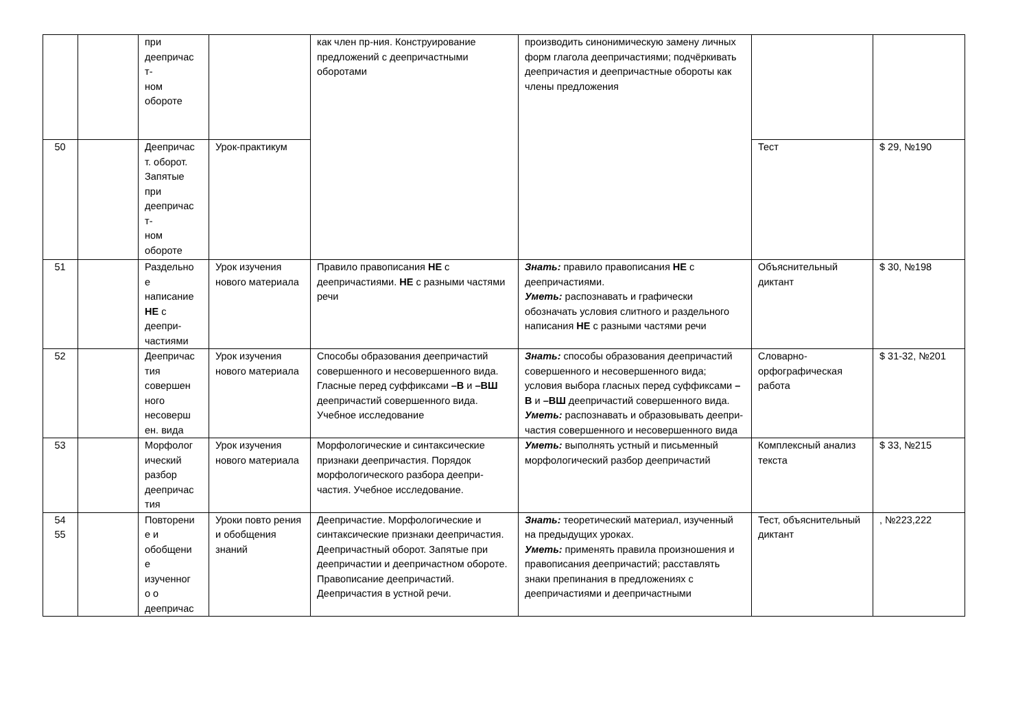| | | при деепричас т- ном обороте | | как член пр-ния. Конструирование предложений с деепричастными оборотами | производить синонимическую замену личных форм глагола деепричастиями; подчёркивать деепричастия и деепричастные обороты как члены предложения | | |
| 50 | | Деепричас т. оборот. Запятые при деепричас т- ном обороте | Урок-практикум | | | Тест | $ 29, №190 |
| 51 | | Раздельно е написание НЕ с деепри- частиями | Урок изучения нового материала | Правило правописания НЕ с деепричастиями. НЕ с разными частями речи | Знать: правило правописания НЕ с деепричастиями. Уметь: распознавать и графически обозначать условия слитного и раздельного написания НЕ с разными частями речи | Объяснительный диктант | $ 30, №198 |
| 52 | | Деепричас тия совершен ного несоверш ен. вида | Урок изучения нового материала | Способы образования деепричастий совершенного и несовершенного вида. Гласные перед суффиксами –В и –ВШ деепричастий совершенного вида. Учебное исследование | Знать: способы образования деепричастий совершенного и несовершенного вида; условия выбора гласных перед суффиксами –В и –ВШ деепричастий совершенного вида. Уметь: распознавать и образовывать деепри- частия совершенного и несовершенного вида | Словарно-орфографическая работа | $ 31-32, №201 |
| 53 | | Морфолог ический разбор деепричас тия | Урок изучения нового материала | Морфологические и синтаксические признаки деепричастия. Порядок морфологического разбора деепри-частия. Учебное исследование. | Уметь: выполнять устный и письменный морфологический разбор деепричастий | Комплексный анализ текста | $ 33, №215 |
| 54 55 | | Повторени е и обобщени е изученног о о деепричас | Уроки повто рения и обобщения знаний | Деепричастие. Морфологические и синтаксические признаки деепричастия. Деепричастный оборот. Запятые при деепричастии и деепричастном обороте. Правописание деепричастий. Деепричастия в устной речи. | Знать: теоретический материал, изученный на предыдущих уроках. Уметь: применять правила произношения и правописания деепричастий; расставлять знаки препинания в предложениях с деепричастиями и деепричастными | Тест, объяснительный диктант | , №223,222 |